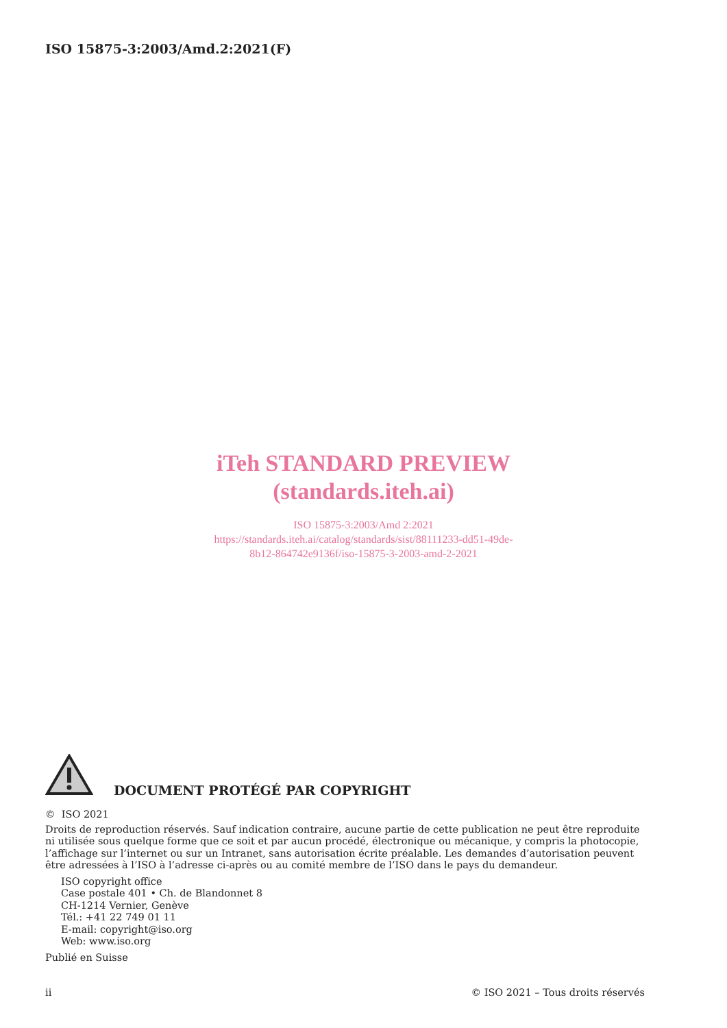ISO 15875-3:2003/Amd.2:2021(F)
iTeh STANDARD PREVIEW
(standards.iteh.ai)
ISO 15875-3:2003/Amd 2:2021
https://standards.iteh.ai/catalog/standards/sist/88111233-dd51-49de-
8b12-864742e9136f/iso-15875-3-2003-amd-2-2021
DOCUMENT PROTÉGÉ PAR COPYRIGHT
© ISO 2021
Droits de reproduction réservés. Sauf indication contraire, aucune partie de cette publication ne peut être reproduite ni utilisée sous quelque forme que ce soit et par aucun procédé, électronique ou mécanique, y compris la photocopie, l’affichage sur l’internet ou sur un Intranet, sans autorisation écrite préalable. Les demandes d’autorisation peuvent être adressées à l’ISO à l’adresse ci-après ou au comité membre de l’ISO dans le pays du demandeur.
ISO copyright office
Case postale 401 • Ch. de Blandonnet 8
CH-1214 Vernier, Genève
Tél.: +41 22 749 01 11
E-mail: copyright@iso.org
Web: www.iso.org
Publié en Suisse
ii © ISO 2021 – Tous droits réservés